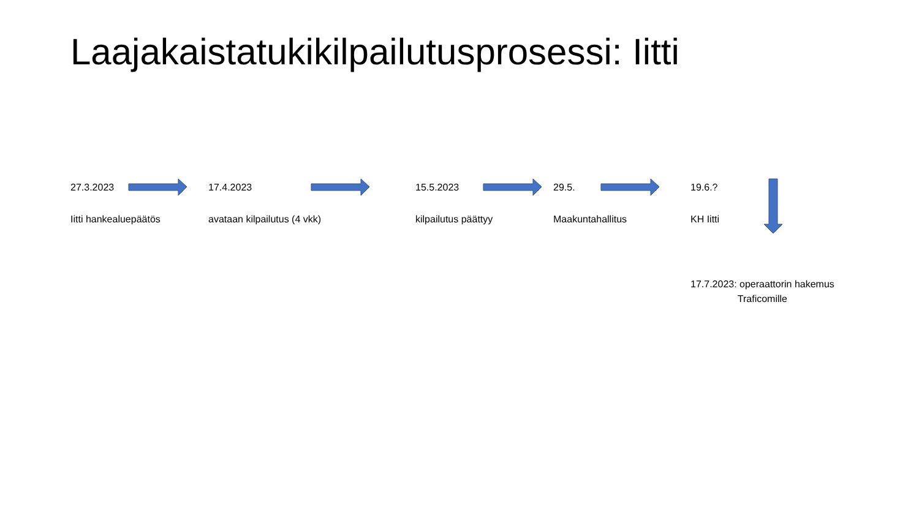Laajakaistatukikilpailutusprosessi: Iitti
27.3.2023
Iitti hankealuepäätös
17.4.2023
avataan kilpailutus (4 vkk)
15.5.2023
kilpailutus päättyy
29.5.
Maakuntahallitus
19.6.?
KH Iitti
17.7.2023: operaattorin hakemus
Traficomille